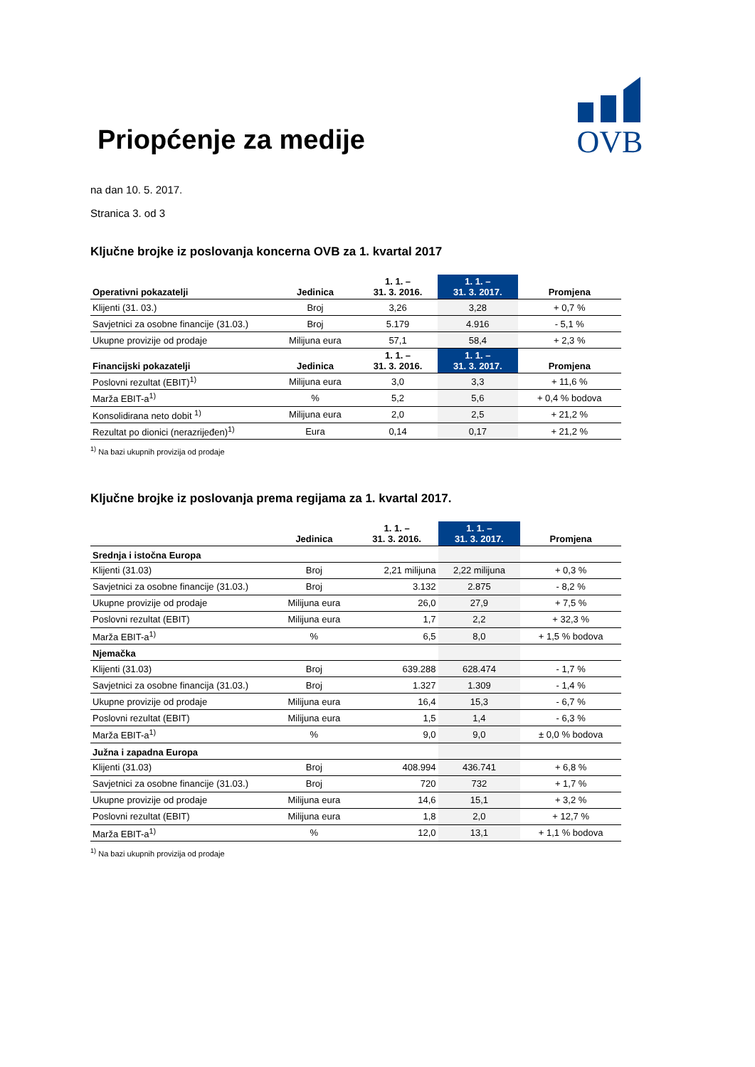OVB
Priopćenje za medije
na dan 10. 5. 2017.
Stranica 3. od 3
Ključne brojke iz poslovanja koncerna OVB za 1. kvartal 2017
| Operativni pokazatelji | Jedinica | 1. 1. – 31. 3. 2016. | 1. 1. – 31. 3. 2017. | Promjena |
| --- | --- | --- | --- | --- |
| Klijenti (31. 03.) | Broj | 3,26 | 3,28 | + 0,7 % |
| Savjetnici za osobne financije (31.03.) | Broj | 5.179 | 4.916 | - 5,1 % |
| Ukupne provizije od prodaje | Milijuna eura | 57,1 | 58,4 | + 2,3 % |
| Financijski pokazatelji | Jedinica | 1. 1. – 31. 3. 2016. | 1. 1. – 31. 3. 2017. | Promjena |
| Poslovni rezultat (EBIT)<sup>1)</sup> | Milijuna eura | 3,0 | 3,3 | + 11,6 % |
| Marža EBIT-a<sup>1)</sup> | % | 5,2 | 5,6 | + 0,4 % bodova |
| Konsolidirana neto dobit <sup>1)</sup> | Milijuna eura | 2,0 | 2,5 | + 21,2 % |
| Rezultat po dionici (nerazrijeđen)<sup>1)</sup> | Eura | 0,14 | 0,17 | + 21,2 % |
<sup>1)</sup> Na bazi ukupnih provizija od prodaje
Ključne brojke iz poslovanja prema regijama za 1. kvartal 2017.
| | Jedinica | 1. 1. – 31. 3. 2016. | 1. 1. – 31. 3. 2017. | Promjena |
| --- | --- | --- | --- | --- |
| Srednja i istočna Europa | | | | |
| Klijenti (31.03) | Broj | 2,21 milijuna | 2,22 milijuna | + 0,3 % |
| Savjetnici za osobne financije (31.03.) | Broj | 3.132 | 2.875 | - 8,2 % |
| Ukupne provizije od prodaje | Milijuna eura | 26,0 | 27,9 | + 7,5 % |
| Poslovni rezultat (EBIT) | Milijuna eura | 1,7 | 2,2 | + 32,3 % |
| Marža EBIT-a<sup>1)</sup> | % | 6,5 | 8,0 | + 1,5 % bodova |
| Njemačka | | | | |
| Klijenti (31.03) | Broj | 639.288 | 628.474 | - 1,7 % |
| Savjetnici za osobne financija (31.03.) | Broj | 1.327 | 1.309 | - 1,4 % |
| Ukupne provizije od prodaje | Milijuna eura | 16,4 | 15,3 | - 6,7 % |
| Poslovni rezultat (EBIT) | Milijuna eura | 1,5 | 1,4 | - 6,3 % |
| Marža EBIT-a<sup>1)</sup> | % | 9,0 | 9,0 | ± 0,0 % bodova |
| Južna i zapadna Europa | | | | |
| Klijenti (31.03) | Broj | 408.994 | 436.741 | + 6,8 % |
| Savjetnici za osobne financije (31.03.) | Broj | 720 | 732 | + 1,7 % |
| Ukupne provizije od prodaje | Milijuna eura | 14,6 | 15,1 | + 3,2 % |
| Poslovni rezultat (EBIT) | Milijuna eura | 1,8 | 2,0 | + 12,7 % |
| Marža EBIT-a<sup>1)</sup> | % | 12,0 | 13,1 | + 1,1 % bodova |
<sup>1)</sup> Na bazi ukupnih provizija od prodaje